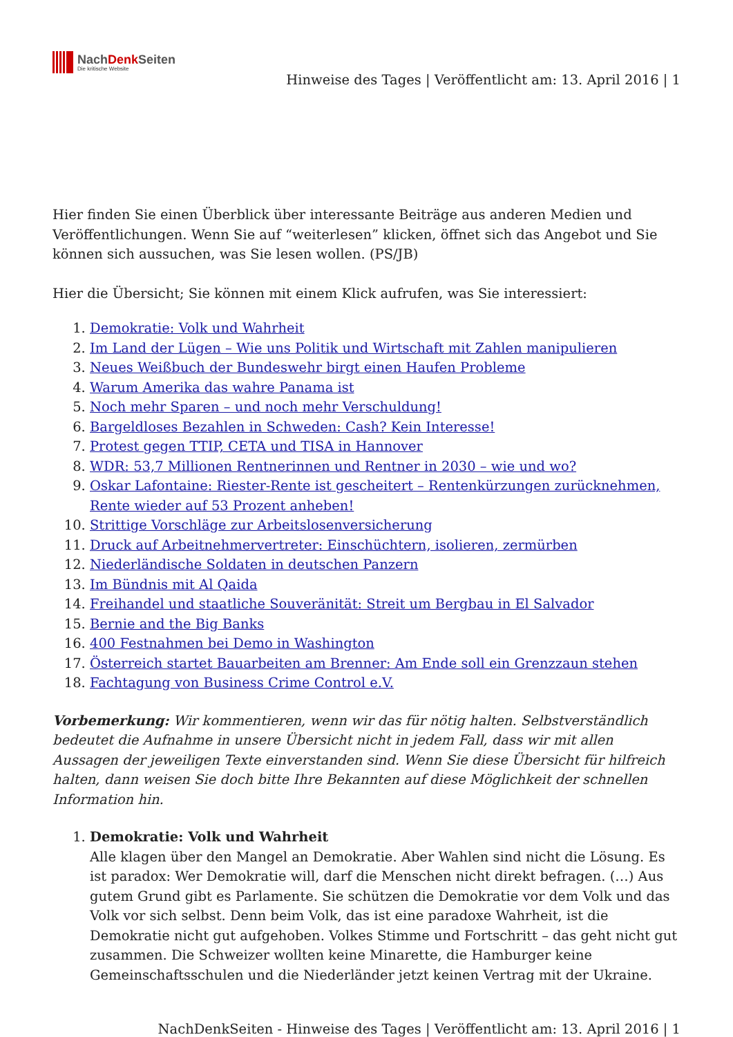NachDenk Seiten
Die kritische Website
Hinweise des Tages | Veröffentlicht am: 13. April 2016 | 1
Hier finden Sie einen Überblick über interessante Beiträge aus anderen Medien und Veröffentlichungen. Wenn Sie auf “weiterlesen” klicken, öffnet sich das Angebot und Sie können sich aussuchen, was Sie lesen wollen. (PS/JB)
Hier die Übersicht; Sie können mit einem Klick aufrufen, was Sie interessiert:
1. Demokratie: Volk und Wahrheit
2. Im Land der Lügen – Wie uns Politik und Wirtschaft mit Zahlen manipulieren
3. Neues Weißbuch der Bundeswehr birgt einen Haufen Probleme
4. Warum Amerika das wahre Panama ist
5. Noch mehr Sparen – und noch mehr Verschuldung!
6. Bargeldloses Bezahlen in Schweden: Cash? Kein Interesse!
7. Protest gegen TTIP, CETA und TISA in Hannover
8. WDR: 53,7 Millionen Rentnerinnen und Rentner in 2030 – wie und wo?
9. Oskar Lafontaine: Riester-Rente ist gescheitert – Rentenkürzungen zurücknehmen, Rente wieder auf 53 Prozent anheben!
10. Strittige Vorschläge zur Arbeitslosenversicherung
11. Druck auf Arbeitnehmervertreter: Einschüchtern, isolieren, zermürben
12. Niederländische Soldaten in deutschen Panzern
13. Im Bündnis mit Al Qaida
14. Freihandel und staatliche Souveränität: Streit um Bergbau in El Salvador
15. Bernie and the Big Banks
16. 400 Festnahmen bei Demo in Washington
17. Österreich startet Bauarbeiten am Brenner: Am Ende soll ein Grenzzaun stehen
18. Fachtagung von Business Crime Control e.V.
Vorbemerkung: Wir kommentieren, wenn wir das für nötig halten. Selbstverständlich bedeutet die Aufnahme in unsere Übersicht nicht in jedem Fall, dass wir mit allen Aussagen der jeweiligen Texte einverstanden sind. Wenn Sie diese Übersicht für hilfreich halten, dann weisen Sie doch bitte Ihre Bekannten auf diese Möglichkeit der schnellen Information hin.
1. Demokratie: Volk und Wahrheit
Alle klagen über den Mangel an Demokratie. Aber Wahlen sind nicht die Lösung. Es ist paradox: Wer Demokratie will, darf die Menschen nicht direkt befragen. (…) Aus gutem Grund gibt es Parlamente. Sie schützen die Demokratie vor dem Volk und das Volk vor sich selbst. Denn beim Volk, das ist eine paradoxe Wahrheit, ist die Demokratie nicht gut aufgehoben. Volkes Stimme und Fortschritt – das geht nicht gut zusammen. Die Schweizer wollten keine Minarette, die Hamburger keine Gemeinschaftsschulen und die Niederländer jetzt keinen Vertrag mit der Ukraine.
NachDenkSeiten - Hinweise des Tages | Veröffentlicht am: 13. April 2016 | 1